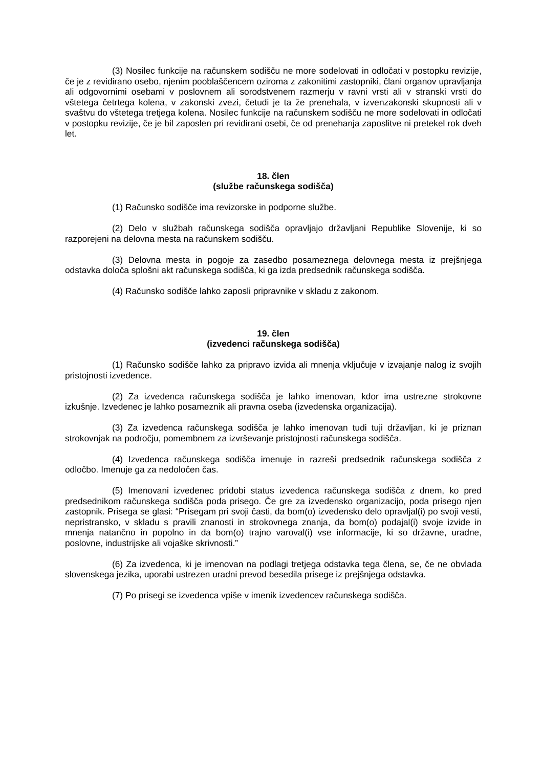(3) Nosilec funkcije na računskem sodišču ne more sodelovati in odločati v postopku revizije, če je z revidirano osebo, njenim pooblaščencem oziroma z zakonitimi zastopniki, člani organov upravljanja ali odgovornimi osebami v poslovnem ali sorodstvenem razmerju v ravni vrsti ali v stranski vrsti do vštetega četrtega kolena, v zakonski zvezi, četudi je ta že prenehala, v izvenzakonski skupnosti ali v svaštvu do vštetega tretjega kolena. Nosilec funkcije na računskem sodišču ne more sodelovati in odločati v postopku revizije, če je bil zaposlen pri revidirani osebi, če od prenehanja zaposlitve ni pretekel rok dveh let.
18. člen
(službe računskega sodišča)
(1) Računsko sodišče ima revizorske in podporne službe.
(2) Delo v službah računskega sodišča opravljajo državljani Republike Slovenije, ki so razporejeni na delovna mesta na računskem sodišču.
(3) Delovna mesta in pogoje za zasedbo posameznega delovnega mesta iz prejšnjega odstavka določa splošni akt računskega sodišča, ki ga izda predsednik računskega sodišča.
(4) Računsko sodišče lahko zaposli pripravnike v skladu z zakonom.
19. člen
(izvedenci računskega sodišča)
(1) Računsko sodišče lahko za pripravo izvida ali mnenja vključuje v izvajanje nalog iz svojih pristojnosti izvedence.
(2) Za izvedenca računskega sodišča je lahko imenovan, kdor ima ustrezne strokovne izkušnje. Izvedenec je lahko posameznik ali pravna oseba (izvedenska organizacija).
(3) Za izvedenca računskega sodišča je lahko imenovan tudi tuji državljan, ki je priznan strokovnjak na področju, pomembnem za izvrševanje pristojnosti računskega sodišča.
(4) Izvedenca računskega sodišča imenuje in razreši predsednik računskega sodišča z odločbo. Imenuje ga za nedoločen čas.
(5) Imenovani izvedenec pridobi status izvedenca računskega sodišča z dnem, ko pred predsednikom računskega sodišča poda prisego. Če gre za izvedensko organizacijo, poda prisego njen zastopnik. Prisega se glasi: “Prisegam pri svoji časti, da bom(o) izvedensko delo opravljal(i) po svoji vesti, nepristransko, v skladu s pravili znanosti in strokovnega znanja, da bom(o) podajal(i) svoje izvide in mnenja natančno in popolno in da bom(o) trajno varoval(i) vse informacije, ki so državne, uradne, poslovne, industrijske ali vojaške skrivnosti.”
(6) Za izvedenca, ki je imenovan na podlagi tretjega odstavka tega člena, se, če ne obvlada slovenskega jezika, uporabi ustrezen uradni prevod besedila prisege iz prejšnjega odstavka.
(7) Po prisegi se izvedenca vpiše v imenik izvedencev računskega sodišča.